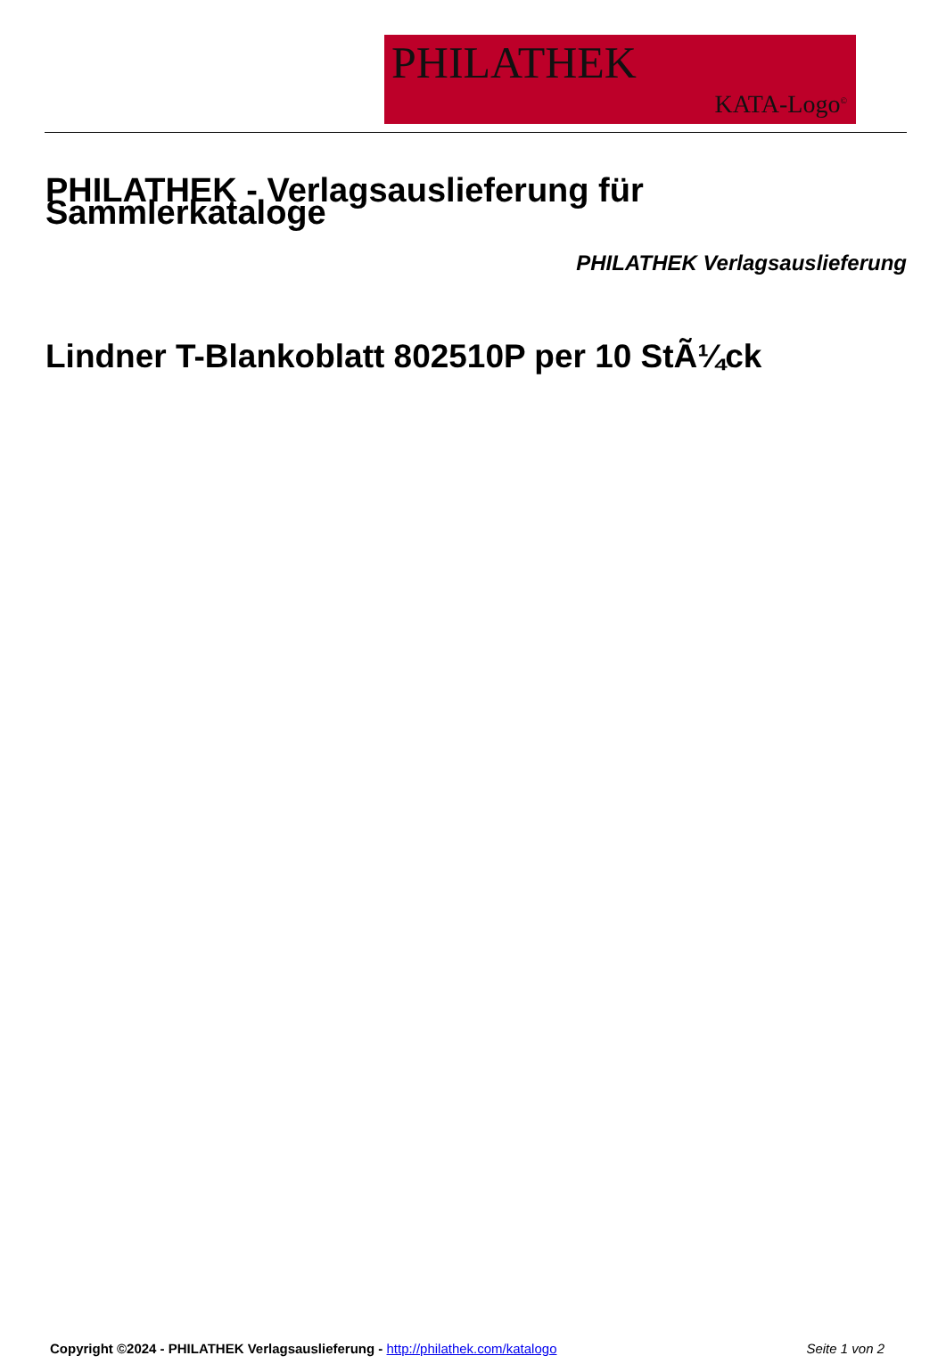PHILATHEK
KATA-Logo<sup>©</sup>
PHILATHEK - Verlagsauslieferung für Sammlerkataloge
PHILATHEK Verlagsauslieferung
Lindner T-Blankoblatt 802510P per 10 StÃ¼ck
Copyright ©2024 - PHILATHEK Verlagsauslieferung - http://philathek.com/katalogo Seite 1 von 2